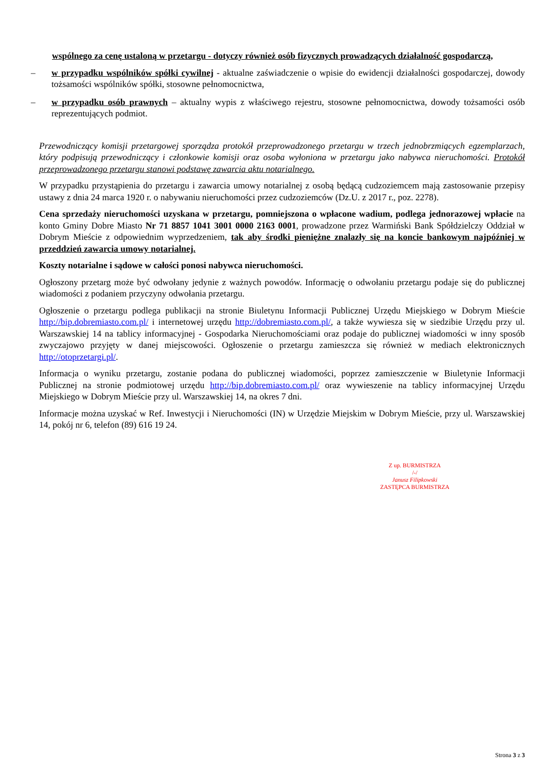wspólnego za cenę ustaloną w przetargu - dotyczy również osób fizycznych prowadzących działalność gospodarczą,
– w przypadku wspólników spółki cywilnej - aktualne zaświadczenie o wpisie do ewidencji działalności gospodarczej, dowody tożsamości wspólników spółki, stosowne pełnomocnictwa,
– w przypadku osób prawnych – aktualny wypis z właściwego rejestru, stosowne pełnomocnictwa, dowody tożsamości osób reprezentujących podmiot.
Przewodniczący komisji przetargowej sporządza protokół przeprowadzonego przetargu w trzech jednobrzmiących egzemplarzach, który podpisują przewodniczący i członkowie komisji oraz osoba wyłoniona w przetargu jako nabywca nieruchomości. Protokół przeprowadzonego przetargu stanowi podstawę zawarcia aktu notarialnego.
W przypadku przystąpienia do przetargu i zawarcia umowy notarialnej z osobą będącą cudzoziemcem mają zastosowanie przepisy ustawy z dnia 24 marca 1920 r. o nabywaniu nieruchomości przez cudzoziemców (Dz.U. z 2017 r., poz. 2278).
Cena sprzedaży nieruchomości uzyskana w przetargu, pomniejszona o wpłacone wadium, podlega jednorazowej wpłacie na konto Gminy Dobre Miasto Nr 71 8857 1041 3001 0000 2163 0001, prowadzone przez Warmiński Bank Spółdzielczy Oddział w Dobrym Mieście z odpowiednim wyprzedzeniem, tak aby środki pieniężne znalazły się na koncie bankowym najpóźniej w przeddzień zawarcia umowy notarialnej.
Koszty notarialne i sądowe w całości ponosi nabywca nieruchomości.
Ogłoszony przetarg może być odwołany jedynie z ważnych powodów. Informację o odwołaniu przetargu podaje się do publicznej wiadomości z podaniem przyczyny odwołania przetargu.
Ogłoszenie o przetargu podlega publikacji na stronie Biuletynu Informacji Publicznej Urzędu Miejskiego w Dobrym Mieście http://bip.dobremiasto.com.pl/ i internetowej urzędu http://dobremiasto.com.pl/, a także wywiesza się w siedzibie Urzędu przy ul. Warszawskiej 14 na tablicy informacyjnej - Gospodarka Nieruchomościami oraz podaje do publicznej wiadomości w inny sposób zwyczajowo przyjęty w danej miejscowości. Ogłoszenie o przetargu zamieszcza się również w mediach elektronicznych http://otoprzetargi.pl/.
Informacja o wyniku przetargu, zostanie podana do publicznej wiadomości, poprzez zamieszczenie w Biuletynie Informacji Publicznej na stronie podmiotowej urzędu http://bip.dobremiasto.com.pl/ oraz wywieszenie na tablicy informacyjnej Urzędu Miejskiego w Dobrym Mieście przy ul. Warszawskiej 14, na okres 7 dni.
Informacje można uzyskać w Ref. Inwestycji i Nieruchomości (IN) w Urzędzie Miejskim w Dobrym Mieście, przy ul. Warszawskiej 14, pokój nr 6, telefon (89) 616 19 24.
Z up. BURMISTRZA
/-/
Janusz Filipkowski
ZASTĘPCA BURMISTRZA
Strona 3 z 3